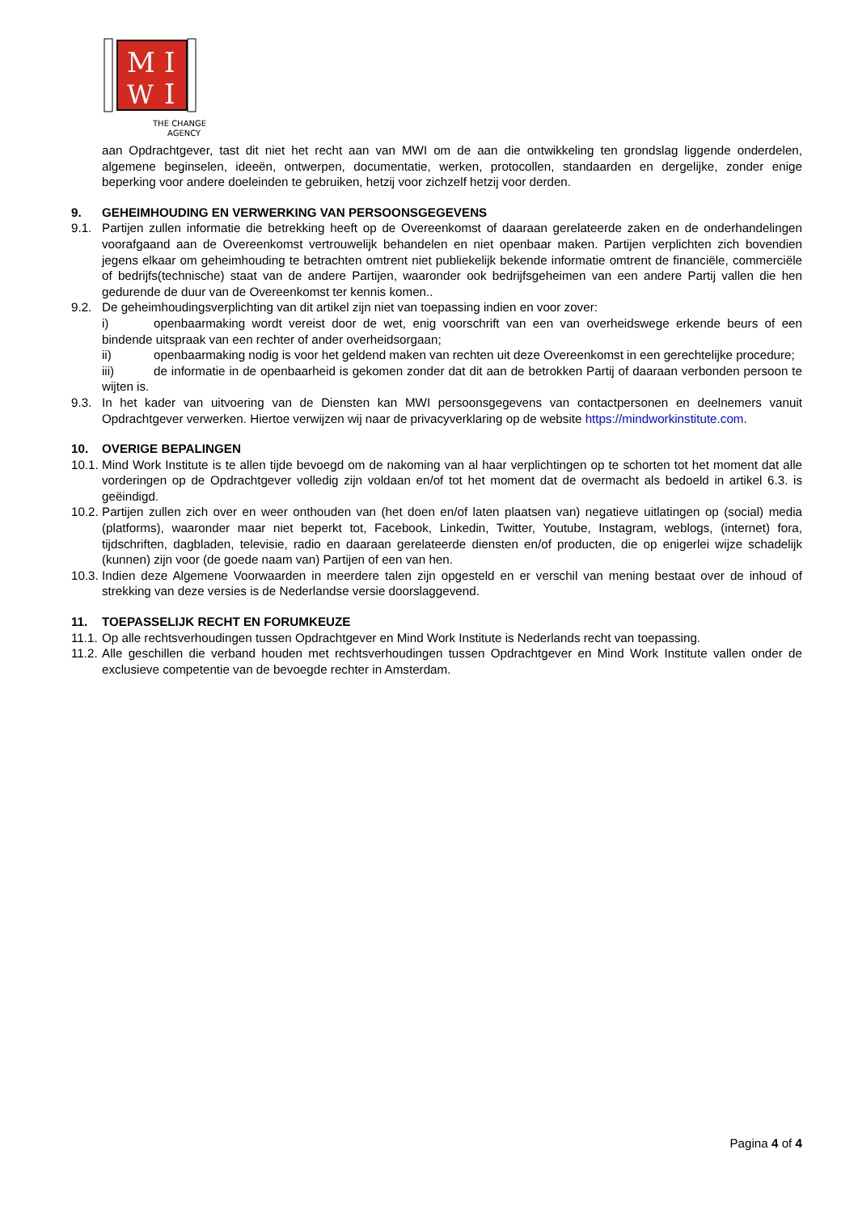M
I
W
I
THE CHANGE
AGENCY
aan Opdrachtgever, tast dit niet het recht aan van MWI om de aan die ontwikkeling ten grondslag liggende onderdelen, algemene beginselen, ideeën, ontwerpen, documentatie, werken, protocollen, standaarden en dergelijke, zonder enige beperking voor andere doeleinden te gebruiken, hetzij voor zichzelf hetzij voor derden.
9. GEHEIMHOUDING EN VERWERKING VAN PERSOONSGEGEVENS
9.1. Partijen zullen informatie die betrekking heeft op de Overeenkomst of daaraan gerelateerde zaken en de onderhandelingen voorafgaand aan de Overeenkomst vertrouwelijk behandelen en niet openbaar maken. Partijen verplichten zich bovendien jegens elkaar om geheimhouding te betrachten omtrent niet publiekelijk bekende informatie omtrent de financiële, commerciële of bedrijfs(technische) staat van de andere Partijen, waaronder ook bedrijfsgeheimen van een andere Partij vallen die hen gedurende de duur van de Overeenkomst ter kennis komen..
9.2. De geheimhoudingsverplichting van dit artikel zijn niet van toepassing indien en voor zover:
i) openbaarmaking wordt vereist door de wet, enig voorschrift van een van overheidswege erkende beurs of een bindende uitspraak van een rechter of ander overheidsorgaan;
ii) openbaarmaking nodig is voor het geldend maken van rechten uit deze Overeenkomst in een gerechtelijke procedure;
iii) de informatie in de openbaarheid is gekomen zonder dat dit aan de betrokken Partij of daaraan verbonden persoon te wijten is.
9.3. In het kader van uitvoering van de Diensten kan MWI persoonsgegevens van contactpersonen en deelnemers vanuit Opdrachtgever verwerken. Hiertoe verwijzen wij naar de privacyverklaring op de website https://mindworkinstitute.com.
10. OVERIGE BEPALINGEN
10.1. Mind Work Institute is te allen tijde bevoegd om de nakoming van al haar verplichtingen op te schorten tot het moment dat alle vorderingen op de Opdrachtgever volledig zijn voldaan en/of tot het moment dat de overmacht als bedoeld in artikel 6.3. is geëindigd.
10.2. Partijen zullen zich over en weer onthouden van (het doen en/of laten plaatsen van) negatieve uitlatingen op (social) media (platforms), waaronder maar niet beperkt tot, Facebook, Linkedin, Twitter, Youtube, Instagram, weblogs, (internet) fora, tijdschriften, dagbladen, televisie, radio en daaraan gerelateerde diensten en/of producten, die op enigerlei wijze schadelijk (kunnen) zijn voor (de goede naam van) Partijen of een van hen.
10.3. Indien deze Algemene Voorwaarden in meerdere talen zijn opgesteld en er verschil van mening bestaat over de inhoud of strekking van deze versies is de Nederlandse versie doorslaggevend.
11. TOEPASSELIJK RECHT EN FORUMKEUZE
11.1. Op alle rechtsverhoudingen tussen Opdrachtgever en Mind Work Institute is Nederlands recht van toepassing.
11.2. Alle geschillen die verband houden met rechtsverhoudingen tussen Opdrachtgever en Mind Work Institute vallen onder de exclusieve competentie van de bevoegde rechter in Amsterdam.
Pagina 4 of 4